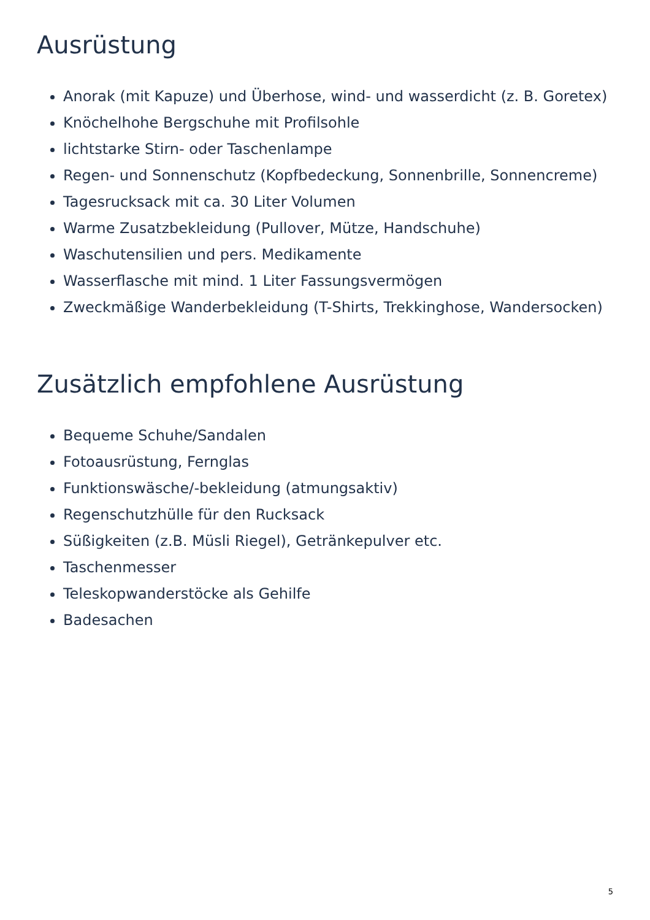Ausrüstung
Anorak (mit Kapuze) und Überhose, wind- und wasserdicht (z. B. Goretex)
Knöchelhohe Bergschuhe mit Profilsohle
lichtstarke Stirn- oder Taschenlampe
Regen- und Sonnenschutz (Kopfbedeckung, Sonnenbrille, Sonnencreme)
Tagesrucksack mit ca. 30 Liter Volumen
Warme Zusatzbekleidung (Pullover, Mütze, Handschuhe)
Waschutensilien und pers. Medikamente
Wasserflasche mit mind. 1 Liter Fassungsvermögen
Zweckmäßige Wanderbekleidung (T-Shirts, Trekkinghose, Wandersocken)
Zusätzlich empfohlene Ausrüstung
Bequeme Schuhe/Sandalen
Fotoausrüstung, Fernglas
Funktionswäsche/-bekleidung (atmungsaktiv)
Regenschutzhülle für den Rucksack
Süßigkeiten (z.B. Müsli Riegel), Getränkepulver etc.
Taschenmesser
Teleskopwanderstöcke als Gehilfe
Badesachen
5